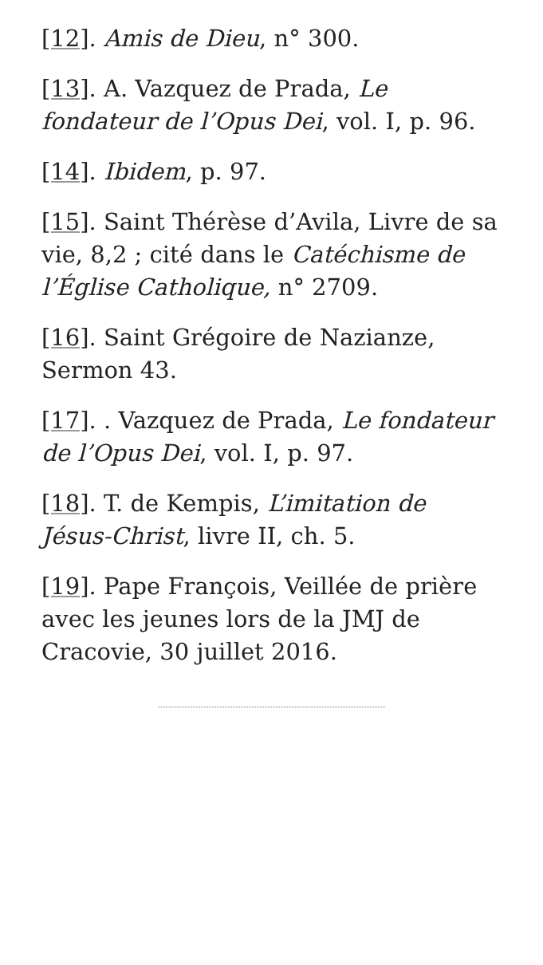[12]. Amis de Dieu, n° 300.
[13]. A. Vazquez de Prada, Le fondateur de l’Opus Dei, vol. I, p. 96.
[14]. Ibidem, p. 97.
[15]. Saint Thérèse d’Avila, Livre de sa vie, 8,2 ; cité dans le Catéchisme de l’Église Catholique, n° 2709.
[16]. Saint Grégoire de Nazianze, Sermon 43.
[17]. . Vazquez de Prada, Le fondateur de l’Opus Dei, vol. I, p. 97.
[18]. T. de Kempis, L’imitation de Jésus-Christ, livre II, ch. 5.
[19]. Pape François, Veillée de prière avec les jeunes lors de la JMJ de Cracovie, 30 juillet 2016.